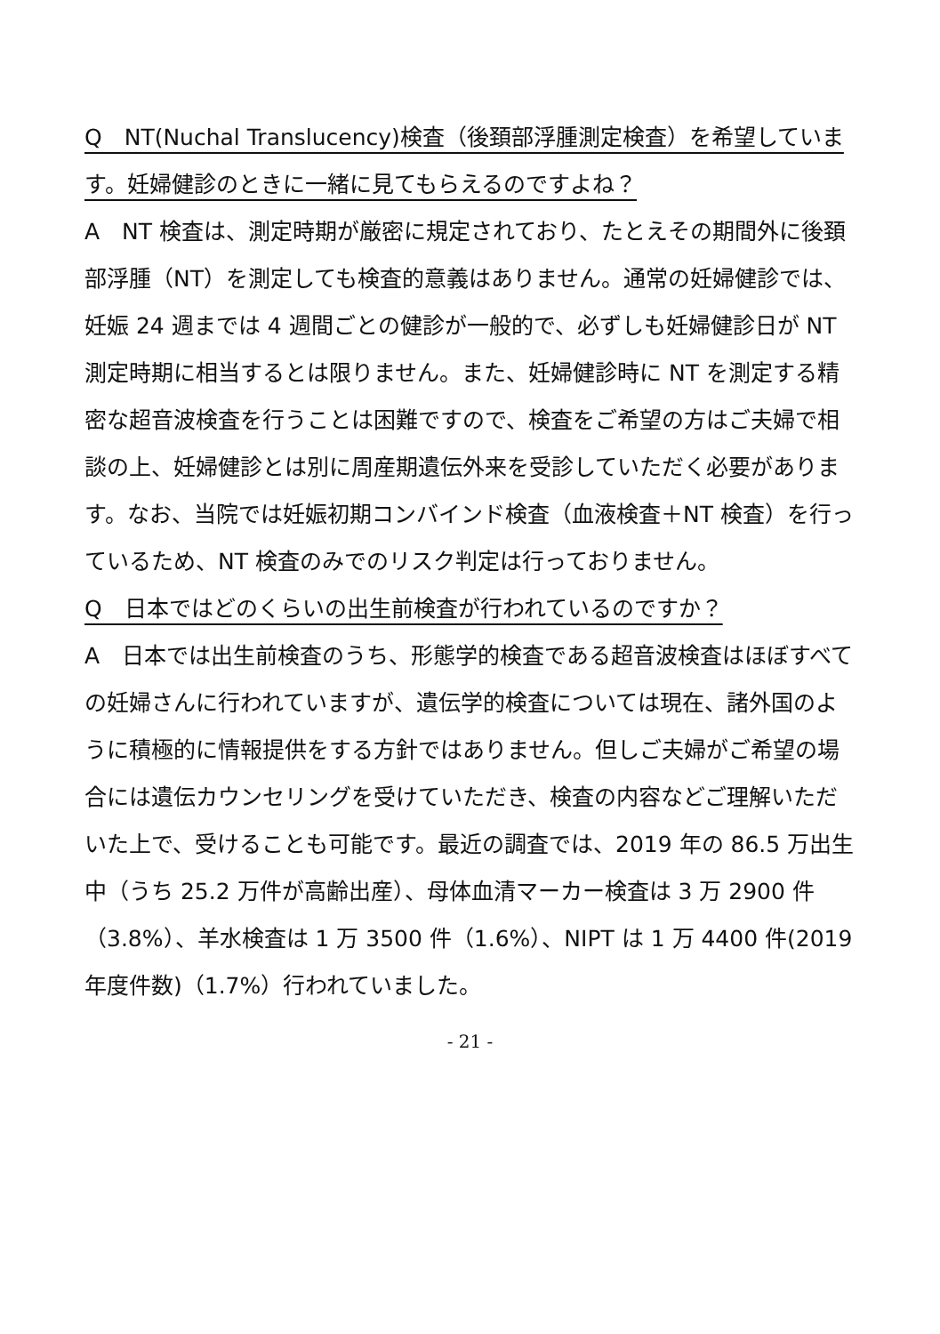Q　NT(Nuchal Translucency)検査（後頚部浮腫測定検査）を希望しています。妊婦健診のときに一緒に見てもらえるのですよね？
A　NT 検査は、測定時期が厳密に規定されており、たとえその期間外に後頚部浮腫（NT）を測定しても検査的意義はありません。通常の妊婦健診では、妊娠 24 週までは 4 週間ごとの健診が一般的で、必ずしも妊婦健診日が NT 測定時期に相当するとは限りません。また、妊婦健診時に NT を測定する精密な超音波検査を行うことは困難ですので、検査をご希望の方はご夫婦で相談の上、妊婦健診とは別に周産期遺伝外来を受診していただく必要があります。なお、当院では妊娠初期コンバインド検査（血液検査＋NT 検査）を行っているため、NT 検査のみでのリスク判定は行っておりません。
Q　日本ではどのくらいの出生前検査が行われているのですか？
A　日本では出生前検査のうち、形態学的検査である超音波検査はほぼすべての妊婦さんに行われていますが、遺伝学的検査については現在、諸外国のように積極的に情報提供をする方針ではありません。但しご夫婦がご希望の場合には遺伝カウンセリングを受けていただき、検査の内容などご理解いただいた上で、受けることも可能です。最近の調査では、2019 年の 86.5 万出生中（うち 25.2 万件が高齢出産）、母体血清マーカー検査は 3 万 2900 件（3.8%）、羊水検査は 1 万 3500 件（1.6%）、NIPT は 1 万 4400 件(2019 年度件数)（1.7%）行われていました。
- 21 -